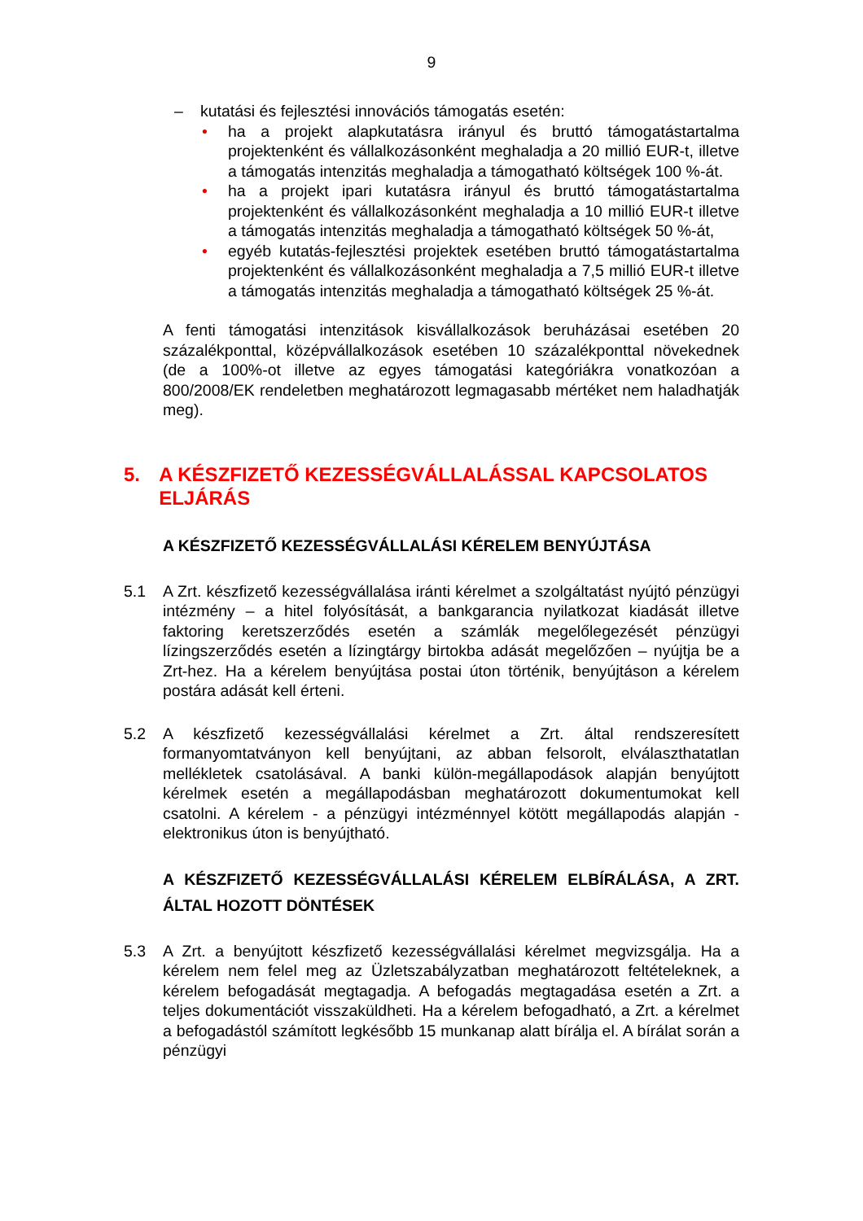9
– kutatási és fejlesztési innovációs támogatás esetén:
• ha a projekt alapkutatásra irányul és bruttó támogatástartalma projektenként és vállalkozásonként meghaladja a 20 millió EUR-t, illetve a támogatás intenzitás meghaladja a támogatható költségek 100 %-át.
• ha a projekt ipari kutatásra irányul és bruttó támogatástartalma projektenként és vállalkozásonként meghaladja a 10 millió EUR-t illetve a támogatás intenzitás meghaladja a támogatható költségek 50 %-át,
• egyéb kutatás-fejlesztési projektek esetében bruttó támogatástartalma projektenként és vállalkozásonként meghaladja a 7,5 millió EUR-t illetve a támogatás intenzitás meghaladja a támogatható költségek 25 %-át.
A fenti támogatási intenzitások kisvállalkozások beruházásai esetében 20 százalékponttal, középvállalkozások esetében 10 százalékponttal növekednek (de a 100%-ot illetve az egyes támogatási kategóriákra vonatkozóan a 800/2008/EK rendeletben meghatározott legmagasabb mértéket nem haladhatják meg).
5. A KÉSZFIZETŐ KEZESSÉGVÁLLALÁSSAL KAPCSOLATOS ELJÁRÁS
A KÉSZFIZETŐ KEZESSÉGVÁLLALÁSI KÉRELEM BENYÚJTÁSA
5.1 A Zrt. készfizető kezességvállalása iránti kérelmet a szolgáltatást nyújtó pénzügyi intézmény – a hitel folyósítását, a bankgarancia nyilatkozat kiadását illetve faktoring keretszerződés esetén a számlák megelőlegezését pénzügyi lízingszerződés esetén a lízingtárgy birtokba adását megelőzően – nyújtja be a Zrt-hez. Ha a kérelem benyújtása postai úton történik, benyújtáson a kérelem postára adását kell érteni.
5.2 A készfizető kezességvállalási kérelmet a Zrt. által rendszeresített formanyomtatványon kell benyújtani, az abban felsorolt, elválaszthatatlan mellékletek csatolásával. A banki külön-megállapodások alapján benyújtott kérelmek esetén a megállapodásban meghatározott dokumentumokat kell csatolni. A kérelem - a pénzügyi intézménnyel kötött megállapodás alapján - elektronikus úton is benyújtható.
A KÉSZFIZETŐ KEZESSÉGVÁLLALÁSI KÉRELEM ELBÍRÁLÁSA, A ZRT. ÁLTAL HOZOTT DÖNTÉSEK
5.3 A Zrt. a benyújtott készfizető kezességvállalási kérelmet megvizsgálja. Ha a kérelem nem felel meg az Üzletszabályzatban meghatározott feltételeknek, a kérelem befogadását megtagadja. A befogadás megtagadása esetén a Zrt. a teljes dokumentációt visszaküldheti. Ha a kérelem befogadható, a Zrt. a kérelmet a befogadástól számított legkésőbb 15 munkanap alatt bírálja el. A bírálat során a pénzügyi